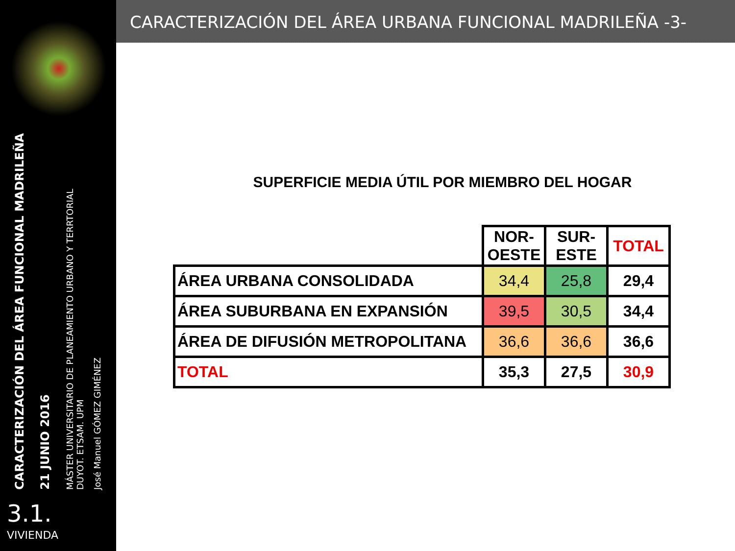CARACTERIZACIÓN DEL ÁREA FUNCIONAL MADRILEÑA
21 JUNIO 2016
MÁSTER UNIVERSITARIO DE PLANEAMIENTO URBANO Y TERRTORIAL
DUYOT. ETSAM. UPM
José Manuel GÓMEZ GIMÉNEZ
3.1.
VIVIENDA
CARACTERIZACIÓN DEL ÁREA URBANA FUNCIONAL MADRILEÑA -3-
SUPERFICIE MEDIA ÚTIL POR MIEMBRO DEL HOGAR
| | NOR- OESTE | SUR- ESTE | TOTAL |
| ÁREA URBANA CONSOLIDADA | 34,4 | 25,8 | 29,4 |
| ÁREA SUBURBANA EN EXPANSIÓN | 39,5 | 30,5 | 34,4 |
| ÁREA DE DIFUSIÓN METROPOLITANA | 36,6 | 36,6 | 36,6 |
| TOTAL | 35,3 | 27,5 | 30,9 |